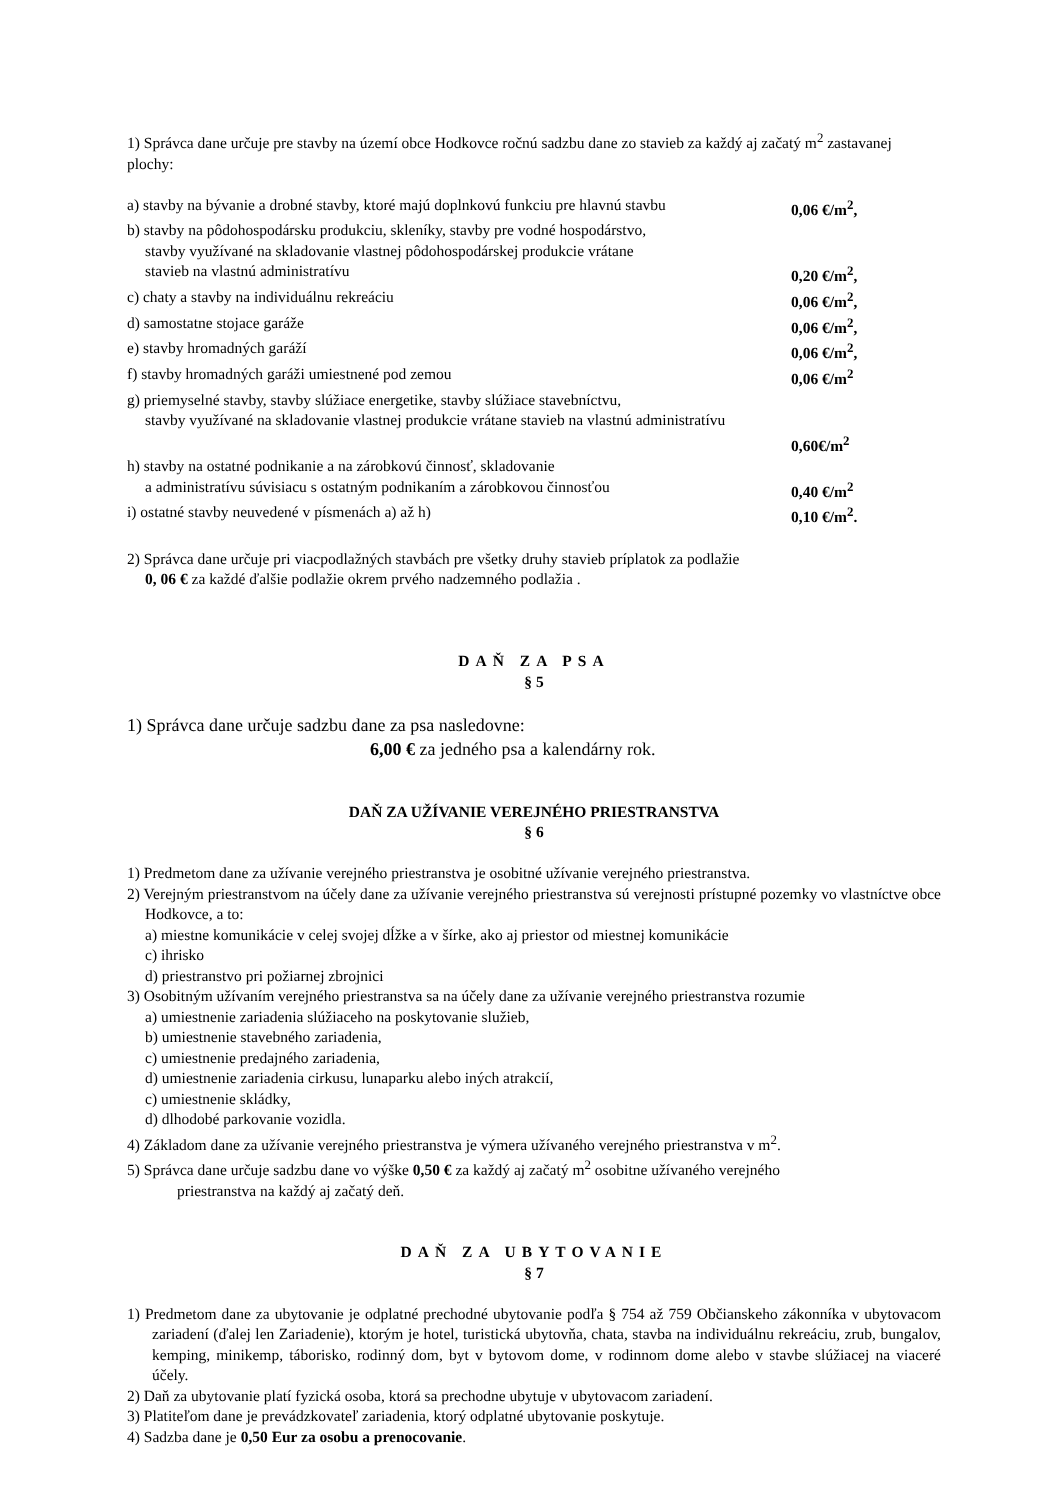1) Správca dane určuje pre stavby na území obce Hodkovce ročnú sadzbu dane zo stavieb za každý aj začatý m<sup>2</sup> zastavanej plochy:
a) stavby na bývanie a drobné stavby, ktoré majú doplnkovú funkciu pre hlavnú stavbu 0,06 €/m<sup>2</sup>,
b) stavby na pôdohospodársku produkciu, skleníky, stavby pre vodné hospodárstvo,
stavby využívané na skladovanie vlastnej pôdohospodárskej produkcie vrátane
stavieb na vlastnú administratívu 0,20 €/m<sup>2</sup>,
c) chaty a stavby na individuálnu rekreáciu 0,06 €/m<sup>2</sup>,
d) samostatne stojace garáže 0,06 €/m<sup>2</sup>,
e) stavby hromadných garáží 0,06 €/m<sup>2</sup>,
f) stavby hromadných garáži umiestnené pod zemou 0,06 €/m<sup>2</sup>
g) priemyselné stavby, stavby slúžiace energetike, stavby slúžiace stavebníctvu,
stavby využívané na skladovanie vlastnej produkcie vrátane stavieb na vlastnú administratívu
0,60€/m<sup>2</sup>
h) stavby na ostatné podnikanie a na zárobkovú činnosť, skladovanie
a administratívu súvisiacu s ostatným podnikaním a zárobkovou činnosťou 0,40 €/m<sup>2</sup>
i) ostatné stavby neuvedené v písmenách a) až h) 0,10 €/m<sup>2</sup>.
2) Správca dane určuje pri viacpodlažných stavbách pre všetky druhy stavieb príplatok za podlažie
0, 06 € za každé ďalšie podlažie okrem prvého nadzemného podlažia .
DAŇ ZA PSA
§ 5
1) Správca dane určuje sadzbu dane za psa nasledovne:
6,00 € za jedného psa a kalendárny rok.
DAŇ ZA UŽÍVANIE VEREJNÉHO PRIESTRANSTVA
§ 6
1) Predmetom dane za užívanie verejného priestranstva je osobitné užívanie verejného priestranstva.
2) Verejným priestranstvom na účely dane za užívanie verejného priestranstva sú verejnosti prístupné pozemky vo vlastníctve obce Hodkovce, a to:
a) miestne komunikácie v celej svojej dĺžke a v šírke, ako aj priestor od miestnej komunikácie
c) ihrisko
d) priestranstvo pri požiarnej zbrojnici
3) Osobitným užívaním verejného priestranstva sa na účely dane za užívanie verejného priestranstva rozumie
a) umiestnenie zariadenia slúžiaceho na poskytovanie služieb,
b) umiestnenie stavebného zariadenia,
c) umiestnenie predajného zariadenia,
d) umiestnenie zariadenia cirkusu, lunaparku alebo iných atrakcií,
c) umiestnenie skládky,
d) dlhodobé parkovanie vozidla.
4) Základom dane za užívanie verejného priestranstva je výmera užívaného verejného priestranstva v m<sup>2</sup>.
5) Správca dane určuje sadzbu dane vo výške 0,50 € za každý aj začatý m<sup>2</sup> osobitne užívaného verejného
priestranstva na každý aj začatý deň.
DAŇ ZA UBYTOVANIE
§ 7
1) Predmetom dane za ubytovanie je odplatné prechodné ubytovanie podľa § 754 až 759 Občianskeho zákonníka v ubytovacom zariadení (ďalej len Zariadenie), ktorým je hotel, turistická ubytovňa, chata, stavba na individuálnu rekreáciu, zrub, bungalov, kemping, minikemp, táborisko, rodinný dom, byt v bytovom dome, v rodinnom dome alebo v stavbe slúžiacej na viaceré účely.
2) Daň za ubytovanie platí fyzická osoba, ktorá sa prechodne ubytuje v ubytovacom zariadení.
3) Platiteľom dane je prevádzkovateľ zariadenia, ktorý odplatné ubytovanie poskytuje.
4) Sadzba dane je 0,50 Eur za osobu a prenocovanie.